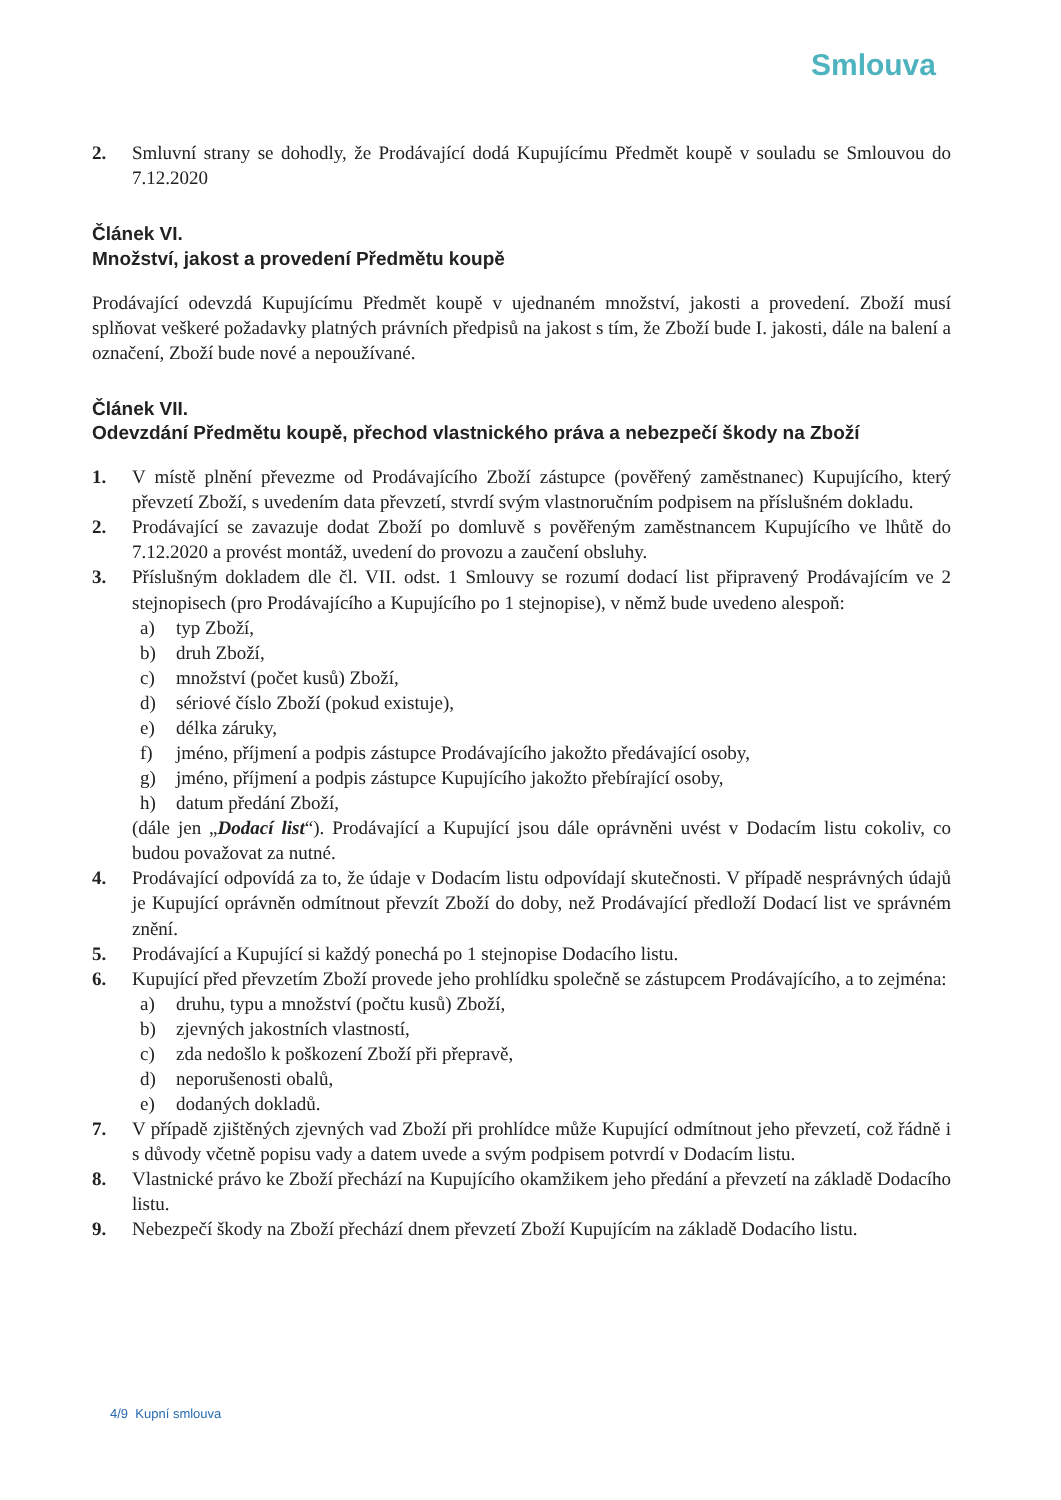Smlouva
2. Smluvní strany se dohodly, že Prodávající dodá Kupujícímu Předmět koupě v souladu se Smlouvou do 7.12.2020
Článek VI.
Množství, jakost a provedení Předmětu koupě
Prodávající odevzdá Kupujícímu Předmět koupě v ujednaném množství, jakosti a provedení. Zboží musí splňovat veškeré požadavky platných právních předpisů na jakost s tím, že Zboží bude I. jakosti, dále na balení a označení, Zboží bude nové a nepoužívané.
Článek VII.
Odevzdání Předmětu koupě, přechod vlastnického práva a nebezpečí škody na Zboží
1. V místě plnění převezme od Prodávajícího Zboží zástupce (pověřený zaměstnanec) Kupujícího, který převzetí Zboží, s uvedením data převzetí, stvrdí svým vlastnoručním podpisem na příslušném dokladu.
2. Prodávající se zavazuje dodat Zboží po domluvě s pověřeným zaměstnancem Kupujícího ve lhůtě do 7.12.2020 a provést montáž, uvedení do provozu a zaučení obsluhy.
3. Příslušným dokladem dle čl. VII. odst. 1 Smlouvy se rozumí dodací list připravený Prodávajícím ve 2 stejnopisech (pro Prodávajícího a Kupujícího po 1 stejnopise), v němž bude uvedeno alespoň:
a) typ Zboží,
b) druh Zboží,
c) množství (počet kusů) Zboží,
d) sériové číslo Zboží (pokud existuje),
e) délka záruky,
f) jméno, příjmení a podpis zástupce Prodávajícího jakožto předávající osoby,
g) jméno, příjmení a podpis zástupce Kupujícího jakožto přebírající osoby,
h) datum předání Zboží,
(dále jen „Dodací list“). Prodávající a Kupující jsou dále oprávněni uvést v Dodacím listu cokoliv, co budou považovat za nutné.
4. Prodávající odpovídá za to, že údaje v Dodacím listu odpovídají skutečnosti. V případě nesprávných údajů je Kupující oprávněn odmítnout převzít Zboží do doby, než Prodávající předloží Dodací list ve správném znění.
5. Prodávající a Kupující si každý ponechá po 1 stejnopise Dodacího listu.
6. Kupující před převzetím Zboží provede jeho prohlídku společně se zástupcem Prodávajícího, a to zejména:
a) druhu, typu a množství (počtu kusů) Zboží,
b) zjevných jakostních vlastností,
c) zda nedošlo k poškození Zboží při přepravě,
d) neporušenosti obalů,
e) dodaných dokladů.
7. V případě zjištěných zjevných vad Zboží při prohlídce může Kupující odmítnout jeho převzetí, což řádně i s důvody včetně popisu vady a datem uvede a svým podpisem potvrdí v Dodacím listu.
8. Vlastnické právo ke Zboží přechází na Kupujícího okamžikem jeho předání a převzetí na základě Dodacího listu.
9. Nebezpečí škody na Zboží přechází dnem převzetí Zboží Kupujícím na základě Dodacího listu.
4/9 Kupní smlouva